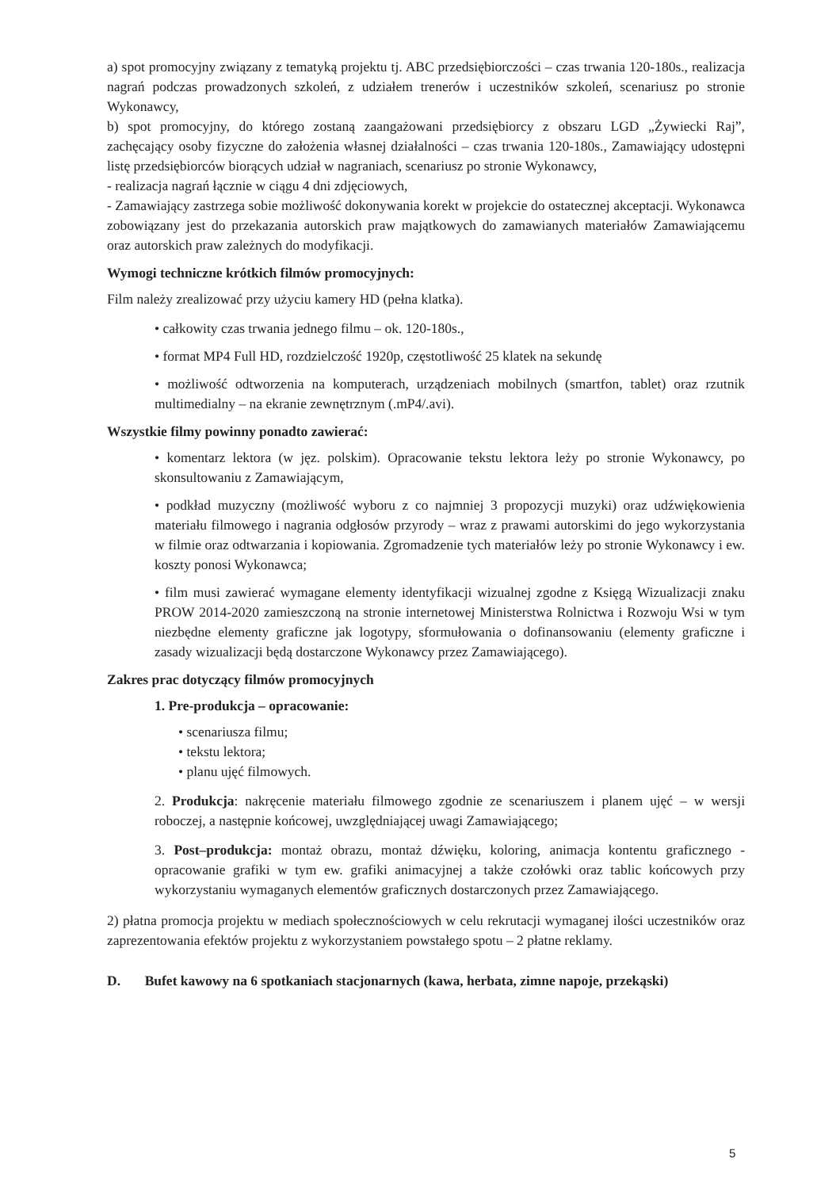a) spot promocyjny związany z tematyką projektu tj. ABC przedsiębiorczości – czas trwania 120-180s., realizacja nagrań podczas prowadzonych szkoleń, z udziałem trenerów i uczestników szkoleń, scenariusz po stronie Wykonawcy,
b) spot promocyjny, do którego zostaną zaangażowani przedsiębiorcy z obszaru LGD „Żywiecki Raj”, zachęcający osoby fizyczne do założenia własnej działalności – czas trwania 120-180s., Zamawiający udostępni listę przedsiębiorców biorących udział w nagraniach, scenariusz po stronie Wykonawcy,
- realizacja nagrań łącznie w ciągu 4 dni zdjęciowych,
- Zamawiający zastrzega sobie możliwość dokonywania korekt w projekcie do ostatecznej akceptacji. Wykonawca zobowiązany jest do przekazania autorskich praw majątkowych do zamawianych materiałów Zamawiającemu oraz autorskich praw zależnych do modyfikacji.
Wymogi techniczne krótkich filmów promocyjnych:
Film należy zrealizować przy użyciu kamery HD (pełna klatka).
• całkowity czas trwania jednego filmu – ok. 120-180s.,
• format MP4 Full HD, rozdzielczość 1920p, częstotliwość 25 klatek na sekundę
• możliwość odtworzenia na komputerach, urządzeniach mobilnych (smartfon, tablet) oraz rzutnik multimedialny – na ekranie zewnętrznym (.mP4/.avi).
Wszystkie filmy powinny ponadto zawierać:
• komentarz lektora (w jęz. polskim). Opracowanie tekstu lektora leży po stronie Wykonawcy, po skonsultowaniu z Zamawiającym,
• podkład muzyczny (możliwość wyboru z co najmniej 3 propozycji muzyki) oraz udźwiękowienia materiału filmowego i nagrania odgłosów przyrody – wraz z prawami autorskimi do jego wykorzystania w filmie oraz odtwarzania i kopiowania. Zgromadzenie tych materiałów leży po stronie Wykonawcy i ew. koszty ponosi Wykonawca;
• film musi zawierać wymagane elementy identyfikacji wizualnej zgodne z Księgą Wizualizacji znaku PROW 2014-2020 zamieszczoną na stronie internetowej Ministerstwa Rolnictwa i Rozwoju Wsi w tym niezbędne elementy graficzne jak logotypy, sformułowania o dofinansowaniu (elementy graficzne i zasady wizualizacji będą dostarczone Wykonawcy przez Zamawiającego).
Zakres prac dotyczący filmów promocyjnych
1. Pre-produkcja – opracowanie:
• scenariusza filmu;
• tekstu lektora;
• planu ujęć filmowych.
2. Produkcja: nakręcenie materiału filmowego zgodnie ze scenariuszem i planem ujęć – w wersji roboczej, a następnie końcowej, uwzględniającej uwagi Zamawiającego;
3. Post–produkcja: montaż obrazu, montaż dźwięku, koloring, animacja kontentu graficznego - opracowanie grafiki w tym ew. grafiki animacyjnej a także czołówki oraz tablic końcowych przy wykorzystaniu wymaganych elementów graficznych dostarczonych przez Zamawiającego.
2) płatna promocja projektu w mediach społecznościowych w celu rekrutacji wymaganej ilości uczestników oraz zaprezentowania efektów projektu z wykorzystaniem powstałego spotu – 2 płatne reklamy.
D. Bufet kawowy na 6 spotkaniach stacjonarnych (kawa, herbata, zimne napoje, przekąski)
5